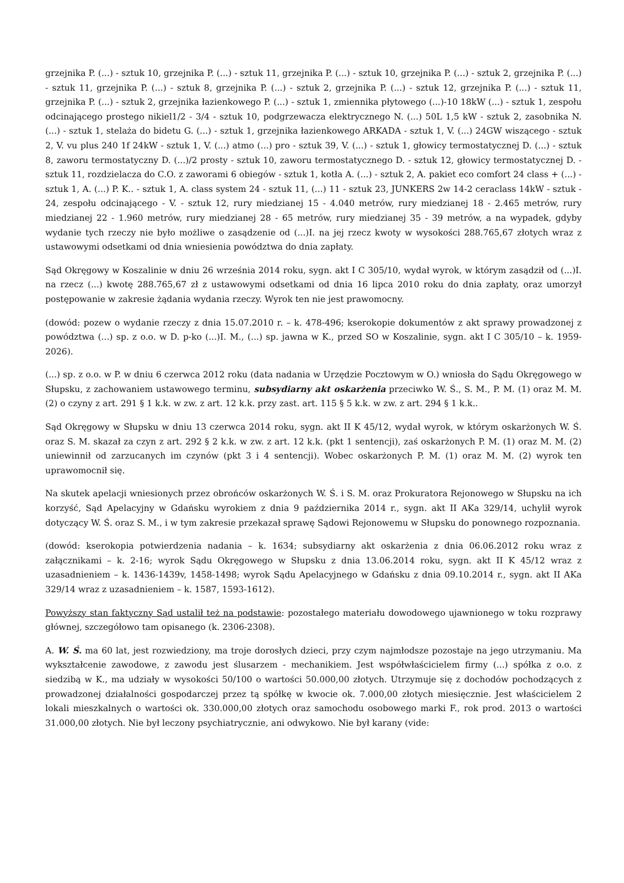grzejnika P. (...) - sztuk 10, grzejnika P. (...) - sztuk 11, grzejnika P. (...) - sztuk 10, grzejnika P. (...) - sztuk 2, grzejnika P. (...) - sztuk 11, grzejnika P. (...) - sztuk 8, grzejnika P. (...) - sztuk 2, grzejnika P. (...) - sztuk 12, grzejnika P. (...) - sztuk 11, grzejnika P. (...) - sztuk 2, grzejnika łazienkowego P. (...) - sztuk 1, zmiennika płytowego (...)-10 18kW (...) - sztuk 1, zespołu odcinającego prostego nikiel1/2 - 3/4 - sztuk 10, podgrzewacza elektrycznego N. (...) 50L 1,5 kW - sztuk 2, zasobnika N. (...) - sztuk 1, stelaża do bidetu G. (...) - sztuk 1, grzejnika łazienkowego ARKADA - sztuk 1, V. (...) 24GW wiszącego - sztuk 2, V. vu plus 240 1f 24kW - sztuk 1, V. (...) atmo (...) pro - sztuk 39, V. (...) - sztuk 1, głowicy termostatycznej D. (...) - sztuk 8, zaworu termostatyczny D. (...)/2 prosty - sztuk 10, zaworu termostatycznego D. - sztuk 12, głowicy termostatycznej D. - sztuk 11, rozdzielacza do C.O. z zaworami 6 obiegów - sztuk 1, kotła A. (...) - sztuk 2, A. pakiet eco comfort 24 class + (...) - sztuk 1, A. (...) P. K.. - sztuk 1, A. class system 24 - sztuk 11, (...) 11 - sztuk 23, JUNKERS 2w 14-2 ceraclass 14kW - sztuk - 24, zespołu odcinającego - V. - sztuk 12, rury miedzianej 15 - 4.040 metrów, rury miedzianej 18 - 2.465 metrów, rury miedzianej 22 - 1.960 metrów, rury miedzianej 28 - 65 metrów, rury miedzianej 35 - 39 metrów, a na wypadek, gdyby wydanie tych rzeczy nie było możliwe o zasądzenie od (...)I. na jej rzecz kwoty w wysokości 288.765,67 złotych wraz z ustawowymi odsetkami od dnia wniesienia powództwa do dnia zapłaty.
Sąd Okręgowy w Koszalinie w dniu 26 września 2014 roku, sygn. akt I C 305/10, wydał wyrok, w którym zasądził od (...)I. na rzecz (...) kwotę 288.765,67 zł z ustawowymi odsetkami od dnia 16 lipca 2010 roku do dnia zapłaty, oraz umorzył postępowanie w zakresie żądania wydania rzeczy. Wyrok ten nie jest prawomocny.
(dowód: pozew o wydanie rzeczy z dnia 15.07.2010 r. – k. 478-496; kserokopie dokumentów z akt sprawy prowadzonej z powództwa (...) sp. z o.o. w D. p-ko (...)I. M., (...) sp. jawna w K., przed SO w Koszalinie, sygn. akt I C 305/10 – k. 1959-2026).
(...) sp. z o.o. w P. w dniu 6 czerwca 2012 roku (data nadania w Urzędzie Pocztowym w O.) wniosła do Sądu Okręgowego w Słupsku, z zachowaniem ustawowego terminu, subsydiarny akt oskarżenia przeciwko W. Ś., S. M., P. M. (1) oraz M. M. (2) o czyny z art. 291 § 1 k.k. w zw. z art. 12 k.k. przy zast. art. 115 § 5 k.k. w zw. z art. 294 § 1 k.k..
Sąd Okręgowy w Słupsku w dniu 13 czerwca 2014 roku, sygn. akt II K 45/12, wydał wyrok, w którym oskarżonych W. Ś. oraz S. M. skazał za czyn z art. 292 § 2 k.k. w zw. z art. 12 k.k. (pkt 1 sentencji), zaś oskarżonych P. M. (1) oraz M. M. (2) uniewinnił od zarzucanych im czynów (pkt 3 i 4 sentencji). Wobec oskarżonych P. M. (1) oraz M. M. (2) wyrok ten uprawomocnił się.
Na skutek apelacji wniesionych przez obrońców oskarżonych W. Ś. i S. M. oraz Prokuratora Rejonowego w Słupsku na ich korzyść, Sąd Apelacyjny w Gdańsku wyrokiem z dnia 9 października 2014 r., sygn. akt II AKa 329/14, uchylił wyrok dotyczący W. Ś. oraz S. M., i w tym zakresie przekazał sprawę Sądowi Rejonowemu w Słupsku do ponownego rozpoznania.
(dowód: kserokopia potwierdzenia nadania – k. 1634; subsydiarny akt oskarżenia z dnia 06.06.2012 roku wraz z załącznikami – k. 2-16; wyrok Sądu Okręgowego w Słupsku z dnia 13.06.2014 roku, sygn. akt II K 45/12 wraz z uzasadnieniem – k. 1436-1439v, 1458-1498; wyrok Sądu Apelacyjnego w Gdańsku z dnia 09.10.2014 r., sygn. akt II AKa 329/14 wraz z uzasadnieniem – k. 1587, 1593-1612).
Powyższy stan faktyczny Sąd ustalił też na podstawie: pozostałego materiału dowodowego ujawnionego w toku rozprawy głównej, szczegółowo tam opisanego (k. 2306-2308).
A. W. Ś. ma 60 lat, jest rozwiedziony, ma troje dorosłych dzieci, przy czym najmłodsze pozostaje na jego utrzymaniu. Ma wykształcenie zawodowe, z zawodu jest ślusarzem - mechanikiem. Jest współwłaścicielem firmy (...) spółka z o.o. z siedzibą w K., ma udziały w wysokości 50/100 o wartości 50.000,00 złotych. Utrzymuje się z dochodów pochodzących z prowadzonej działalności gospodarczej przez tą spółkę w kwocie ok. 7.000,00 złotych miesięcznie. Jest właścicielem 2 lokali mieszkalnych o wartości ok. 330.000,00 złotych oraz samochodu osobowego marki F., rok prod. 2013 o wartości 31.000,00 złotych. Nie był leczony psychiatrycznie, ani odwykowo. Nie był karany (vide: